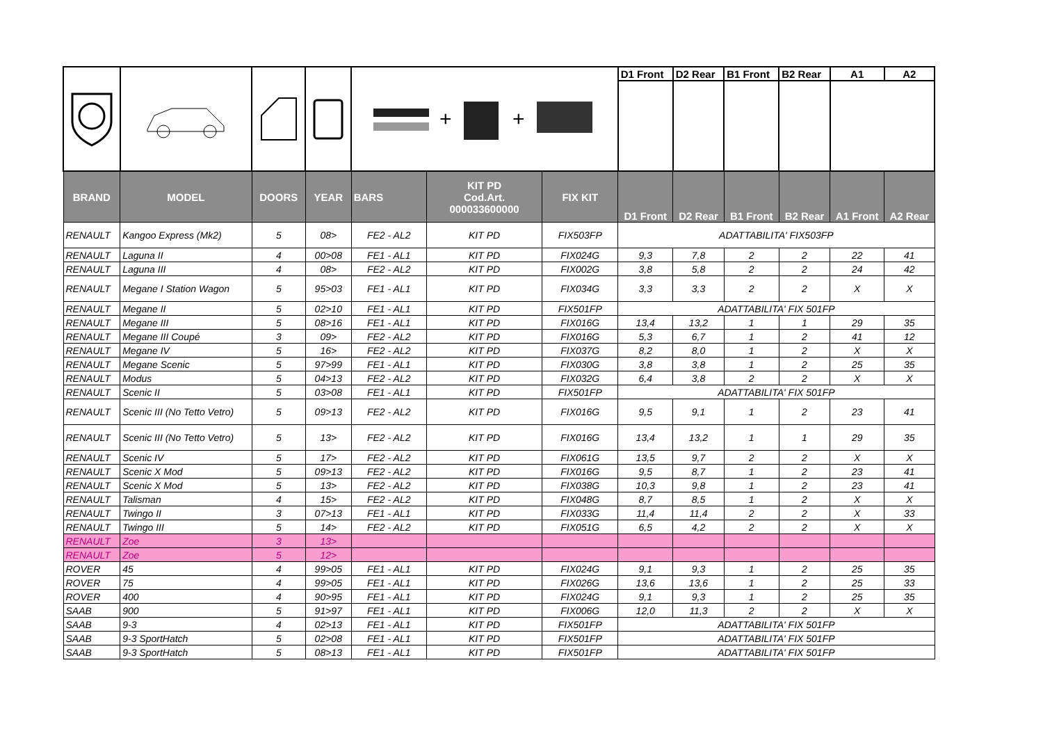| | | | | + + | | | D1 Front | D2 Rear | B1 Front | B2 Rear | A1 | A2 |
| BRAND | MODEL | DOORS | YEAR | BARS | KIT PD Cod.Art. 000033600000 | FIX KIT | D1 Front | D2 Rear | B1 Front | B2 Rear | A1 Front | A2 Rear |
| RENAULT | Kangoo Express (Mk2) | 5 | 08> | FE2 - AL2 | KIT PD | FIX503FP | ADATTABILITA' FIX503FP | | | | | |
| RENAULT | Laguna II | 4 | 00>08 | FE1 - AL1 | KIT PD | FIX024G | 9,3 | 7,8 | 2 | 2 | 22 | 41 |
| RENAULT | Laguna III | 4 | 08> | FE2 - AL2 | KIT PD | FIX002G | 3,8 | 5,8 | 2 | 2 | 24 | 42 |
| RENAULT | Megane I Station Wagon | 5 | 95>03 | FE1 - AL1 | KIT PD | FIX034G | 3,3 | 3,3 | 2 | 2 | X | X |
| RENAULT | Megane II | 5 | 02>10 | FE1 - AL1 | KIT PD | FIX501FP | ADATTABILITA' FIX 501FP | | | | | |
| RENAULT | Megane III | 5 | 08>16 | FE1 - AL1 | KIT PD | FIX016G | 13,4 | 13,2 | 1 | 1 | 29 | 35 |
| RENAULT | Megane III Coupé | 3 | 09> | FE2 - AL2 | KIT PD | FIX016G | 5,3 | 6,7 | 1 | 2 | 41 | 12 |
| RENAULT | Megane IV | 5 | 16> | FE2 - AL2 | KIT PD | FIX037G | 8,2 | 8,0 | 1 | 2 | X | X |
| RENAULT | Megane Scenic | 5 | 97>99 | FE1 - AL1 | KIT PD | FIX030G | 3,8 | 3,8 | 1 | 2 | 25 | 35 |
| RENAULT | Modus | 5 | 04>13 | FE2 - AL2 | KIT PD | FIX032G | 6,4 | 3,8 | 2 | 2 | X | X |
| RENAULT | Scenic II | 5 | 03>08 | FE1 - AL1 | KIT PD | FIX501FP | ADATTABILITA' FIX 501FP | | | | | |
| RENAULT | Scenic III (No Tetto Vetro) | 5 | 09>13 | FE2 - AL2 | KIT PD | FIX016G | 9,5 | 9,1 | 1 | 2 | 23 | 41 |
| RENAULT | Scenic III (No Tetto Vetro) | 5 | 13> | FE2 - AL2 | KIT PD | FIX016G | 13,4 | 13,2 | 1 | 1 | 29 | 35 |
| RENAULT | Scenic IV | 5 | 17> | FE2 - AL2 | KIT PD | FIX061G | 13,5 | 9,7 | 2 | 2 | X | X |
| RENAULT | Scenic X Mod | 5 | 09>13 | FE2 - AL2 | KIT PD | FIX016G | 9,5 | 8,7 | 1 | 2 | 23 | 41 |
| RENAULT | Scenic X Mod | 5 | 13> | FE2 - AL2 | KIT PD | FIX038G | 10,3 | 9,8 | 1 | 2 | 23 | 41 |
| RENAULT | Talisman | 4 | 15> | FE2 - AL2 | KIT PD | FIX048G | 8,7 | 8,5 | 1 | 2 | X | X |
| RENAULT | Twingo II | 3 | 07>13 | FE1 - AL1 | KIT PD | FIX033G | 11,4 | 11,4 | 2 | 2 | X | 33 |
| RENAULT | Twingo III | 5 | 14> | FE2 - AL2 | KIT PD | FIX051G | 6,5 | 4,2 | 2 | 2 | X | X |
| RENAULT | Zoe | 3 | 13> | | | | | | | | | |
| RENAULT | Zoe | 5 | 12> | | | | | | | | | |
| ROVER | 45 | 4 | 99>05 | FE1 - AL1 | KIT PD | FIX024G | 9,1 | 9,3 | 1 | 2 | 25 | 35 |
| ROVER | 75 | 4 | 99>05 | FE1 - AL1 | KIT PD | FIX026G | 13,6 | 13,6 | 1 | 2 | 25 | 33 |
| ROVER | 400 | 4 | 90>95 | FE1 - AL1 | KIT PD | FIX024G | 9,1 | 9,3 | 1 | 2 | 25 | 35 |
| SAAB | 900 | 5 | 91>97 | FE1 - AL1 | KIT PD | FIX006G | 12,0 | 11,3 | 2 | 2 | X | X |
| SAAB | 9-3 | 4 | 02>13 | FE1 - AL1 | KIT PD | FIX501FP | ADATTABILITA' FIX 501FP | | | | | |
| SAAB | 9-3 SportHatch | 5 | 02>08 | FE1 - AL1 | KIT PD | FIX501FP | ADATTABILITA' FIX 501FP | | | | | |
| SAAB | 9-3 SportHatch | 5 | 08>13 | FE1 - AL1 | KIT PD | FIX501FP | ADATTABILITA' FIX 501FP | | | | | |